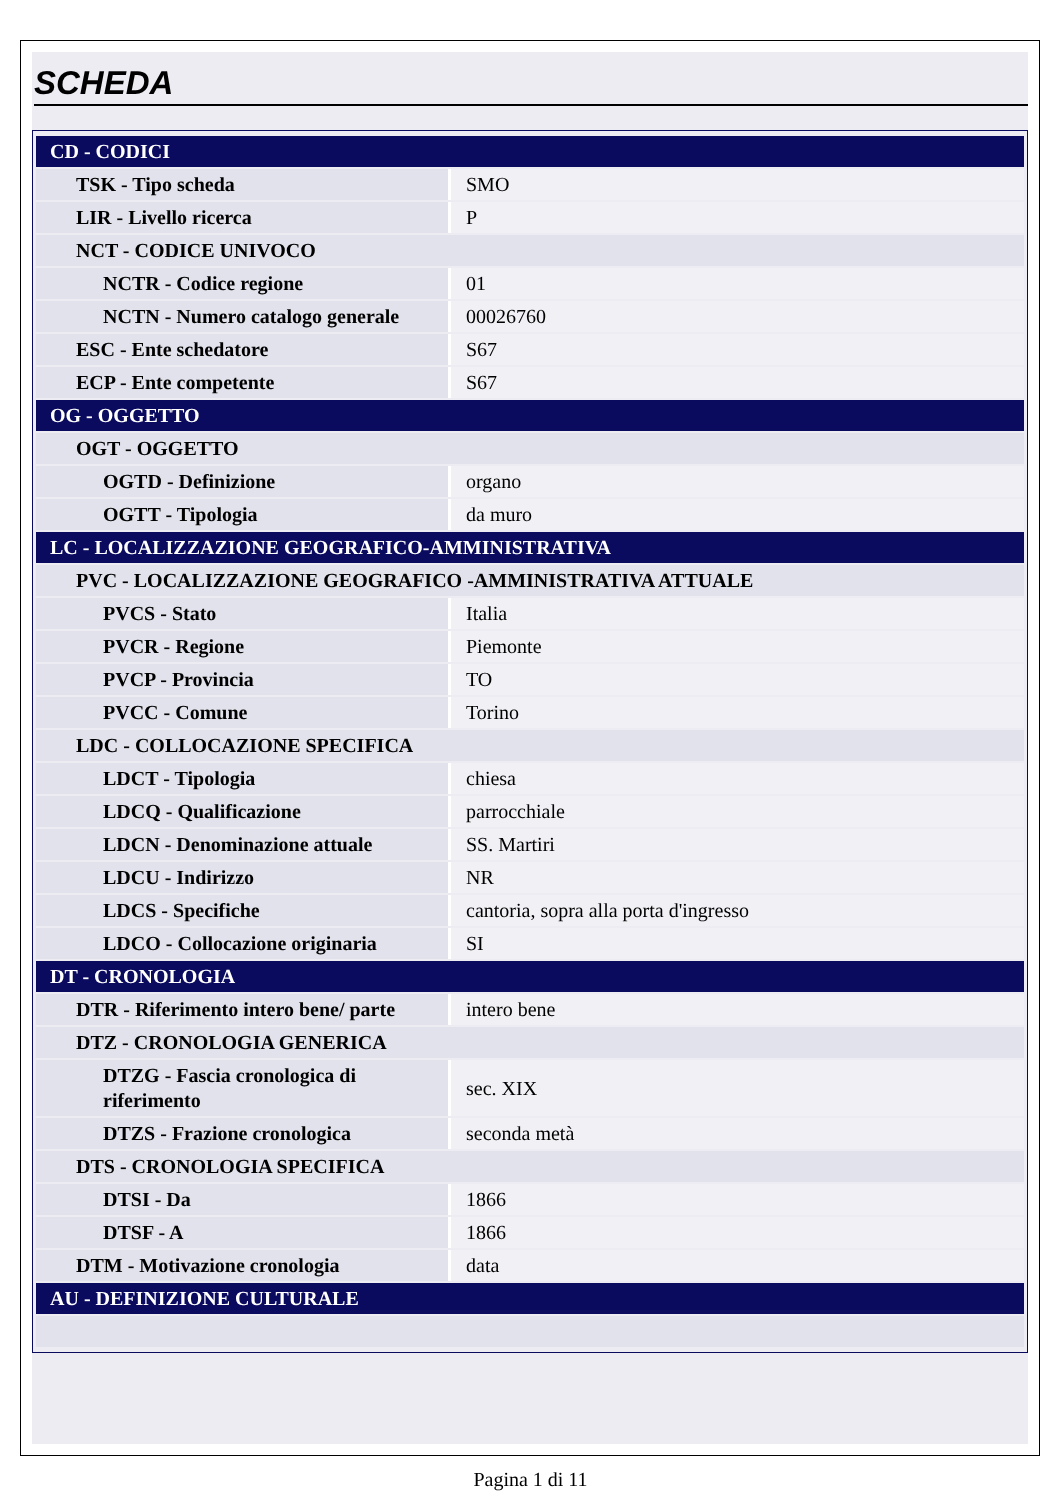SCHEDA
| CD - CODICI | |
| TSK - Tipo scheda | SMO |
| LIR - Livello ricerca | P |
| NCT - CODICE UNIVOCO | |
| NCTR - Codice regione | 01 |
| NCTN - Numero catalogo generale | 00026760 |
| ESC - Ente schedatore | S67 |
| ECP - Ente competente | S67 |
| OG - OGGETTO | |
| OGT - OGGETTO | |
| OGTD - Definizione | organo |
| OGTT - Tipologia | da muro |
| LC - LOCALIZZAZIONE GEOGRAFICO-AMMINISTRATIVA | |
| PVC - LOCALIZZAZIONE GEOGRAFICO -AMMINISTRATIVA ATTUALE | |
| PVCS - Stato | Italia |
| PVCR - Regione | Piemonte |
| PVCP - Provincia | TO |
| PVCC - Comune | Torino |
| LDC - COLLOCAZIONE SPECIFICA | |
| LDCT - Tipologia | chiesa |
| LDCQ - Qualificazione | parrocchiale |
| LDCN - Denominazione attuale | SS. Martiri |
| LDCU - Indirizzo | NR |
| LDCS - Specifiche | cantoria, sopra alla porta d'ingresso |
| LDCO - Collocazione originaria | SI |
| DT - CRONOLOGIA | |
| DTR - Riferimento intero bene/ parte | intero bene |
| DTZ - CRONOLOGIA GENERICA | |
| DTZG - Fascia cronologica di riferimento | sec. XIX |
| DTZS - Frazione cronologica | seconda metà |
| DTS - CRONOLOGIA SPECIFICA | |
| DTSI - Da | 1866 |
| DTSF - A | 1866 |
| DTM - Motivazione cronologia | data |
| AU - DEFINIZIONE CULTURALE | |
Pagina 1 di 11